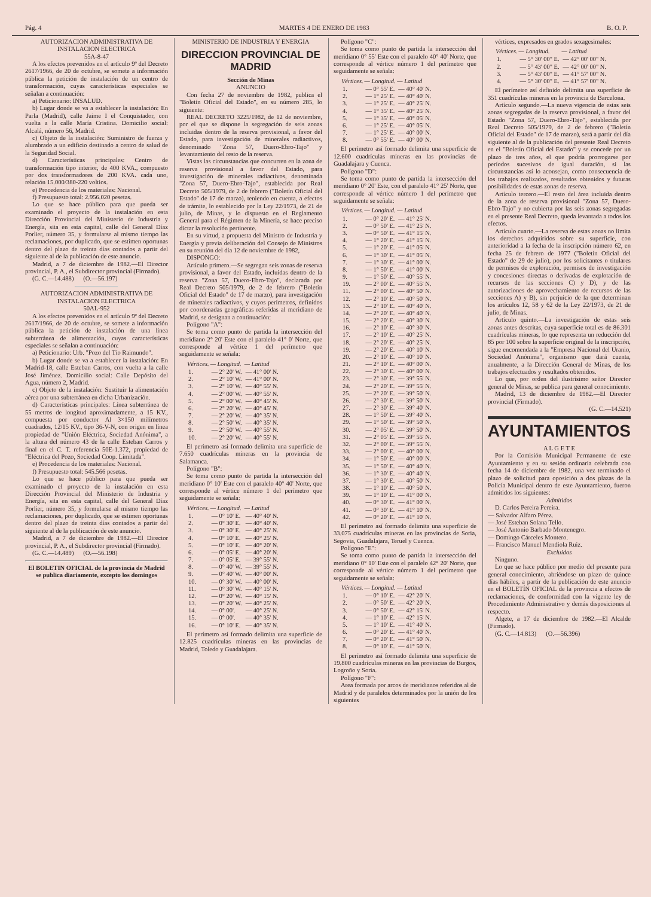Pág. 4 MARTES 4 DE ENERO DE 1983 B. O. P.
AUTORIZACION ADMINISTRATIVA DE INSTALACION ELECTRICA
55A-8-47
A los efectos prevenidos en el artículo 9º del Decreto 2617/1966, de 20 de octubre, se somete a información pública la petición de instalación de un centro de transformación, cuyas características especiales se señalan a continuación:
a) Peticionario: INSALUD.
b) Lugar donde se va a establecer la instalación: En Parla (Madrid), calle Jaime I el Conquistador, con vuelta a la calle María Cristina. Domicilio social: Alcalá, número 56, Madrid.
c) Objeto de la instalación: Suministro de fuerza y alumbrado a un edificio destinado a centro de salud de la Seguridad Social.
d) Características principales: Centro de transformación tipo interior, de 400 KVA., compuesto por dos transformadores de 200 KVA. cada uno, relación 15.000/380-220 voltios.
e) Procedencia de los materiales: Nacional.
f) Presupuesto total: 2.956.020 pesetas.
Lo que se hace público para que pueda ser examinado el proyecto de la instalación en esta Dirección Provincial del Ministerio de Industria y Energía, sita en esta capital, calle del General Díaz Porlier, número 35, y formularse al mismo tiempo las reclamaciones, por duplicado, que se estimen oportunas dentro del plazo de treinta días contados a partir del siguiente al de la publicación de este anuncio.
Madrid, a 7 de diciembre de 1982.—El Director provincial, P. A., el Subdirector provincial (Firmado).
(G. C.—14.488) (O.—56.197)
AUTORIZACION ADMINISTRATIVA DE INSTALACION ELECTRICA
50AL-952
A los efectos prevenidos en el artículo 9º del Decreto 2617/1966, de 20 de octubre, se somete a información pública la petición de instalación de una línea subterránea de alimentación, cuyas características especiales se señalan a continuación:
a) Peticionario: Urb. "Pozo del Tío Raimundo".
b) Lugar donde se va a establecer la instalación: En Madrid-18, calle Esteban Carros, con vuelta a la calle José Jiménez. Domicilio social: Calle Depósito del Agua, número 2, Madrid.
c) Objeto de la instalación: Sustituir la alimentación aérea por una subterránea en dicha Urbanización.
d) Características principales: Línea subterránea de 55 metros de longitud aproximadamente, a 15 KV., compuesta por conductor Al 3×150 milímetros cuadrados, 12/15 KV., tipo 36-V-N, con origen en línea propiedad de "Unión Eléctrica, Sociedad Anónima", a la altura del número 43 de la calle Esteban Carros y final en el C. T. referencia 50E-1.372, propiedad de "Eléctrica del Pozo, Sociedad Coop. Limitada".
e) Procedencia de los materiales: Nacional.
f) Presupuesto total: 545.566 pesetas.
Lo que se hace público para que pueda ser examinado el proyecto de la instalación en esta Dirección Provincial del Ministerio de Industria y Energía, sita en esta capital, calle del General Díaz Porlier, número 35, y formularse al mismo tiempo las reclamaciones, por duplicado, que se estimen oportunas dentro del plazo de treinta días contados a partir del siguiente al de la publicación de este anuncio.
Madrid, a 7 de diciembre de 1982.—El Director provincial, P. A., el Subdirector provincial (Firmado).
(G. C.—14.489) (O.—56.198)
El BOLETIN OFICIAL de la provincia de Madrid se publica diariamente, excepto los domingos
MINISTERIO DE INDUSTRIA Y ENERGIA
DIRECCION PROVINCIAL DE MADRID
Sección de Minas
ANUNCIO
Con fecha 27 de noviembre de 1982, publica el "Boletín Oficial del Estado", en su número 285, lo siguiente:
REAL DECRETO 3225/1982, de 12 de noviembre, por el que se dispone la segregación de seis zonas incluidas dentro de la reserva provisional, a favor del Estado, para investigación de minerales radiactivos, denominado "Zona 57, Duero-Ebro-Tajo" y levantamiento del resto de la reserva.
Vistas las circunstancias que concurren en la zona de reserva provisional a favor del Estado, para investigación de minerales radiactivos, denominada "Zona 57, Duero-Ebro-Tajo", establecida por Real Decreto 505/1979, de 2 de febrero ("Boletín Oficial del Estado" de 17 de marzo), teniendo en cuenta, a efectos de trámite, lo establecido por la Ley 22/1973, de 21 de julio, de Minas, y lo dispuesto en el Reglamento General para el Régimen de la Minería, se hace preciso dictar la resolución pertinente.
En su virtud, a propuesta del Ministro de Industria y Energía y previa deliberación del Consejo de Ministros en su reunión del día 12 de noviembre de 1982,
DISPONGO:
Artículo primero.—Se segregan seis zonas de reserva provisional, a favor del Estado, incluidas dentro de la reserva "Zona 57, Duero-Ebro-Tajo", declarada por Real Decreto 505/1979, de 2 de febrero ("Boletín Oficial del Estado" de 17 de marzo), para investigación de minerales radiactivos, y cuyos perímetros, definidos por coordenadas geográficas referidas al meridiano de Madrid, se designan a continuación:
Polígono "A":
Se toma como punto de partida la intersección del meridiano 2° 20' Este con el paralelo 41° 0' Norte, que corresponde al vértice 1 del perímetro que seguidamente se señala:
| Vértices. | — Longitud. | — Latitud |
| --- | --- | --- |
| 1. | — 2° 20' W. | — 41° 00' N. |
| 2. | — 2° 10' W. | — 41° 00' N. |
| 3. | — 2° 10' W. | — 40° 55' N. |
| 4. | — 2° 00' W. | — 40° 55' N. |
| 5. | — 2° 00' W. | — 40° 45' N. |
| 6. | — 2° 20' W. | — 40° 45' N. |
| 7. | — 2° 20' W. | — 40° 35' N. |
| 8. | — 2° 50' W. | — 40° 35' N. |
| 9. | — 2° 50' W. | — 40° 55' N. |
| 10. | — 2° 20' W. | — 40° 55' N. |
El perímetro así formado delimita una superficie de 7.650 cuadrículas mineras en la provincia de Salamanca.
Polígono "B":
Se toma como punto de partida la intersección del meridiano 0° 10' Este con el paralelo 40° 40' Norte, que corresponde al vértice número 1 del perímetro que seguidamente se señala:
| Vértices. | — Longitud. | — Latitud |
| --- | --- | --- |
| 1. | — 0° 10' E. | — 40° 40' N. |
| 2. | — 0° 30' E. | — 40° 40' N. |
| 3. | — 0° 30' E. | — 40° 25' N. |
| 4. | — 0° 10' E. | — 40° 25' N. |
| 5. | — 0° 10' E. | — 40° 20' N. |
| 6. | — 0° 05' E. | — 40° 20' N. |
| 7. | — 0° 05' E. | — 39° 55' N. |
| 8. | — 0° 40' W. | — 39° 55' N. |
| 9. | — 0° 40' W. | — 40° 00' N. |
| 10. | — 0° 30' W. | — 40° 00' N. |
| 11. | — 0° 30' W. | — 40° 15' N. |
| 12. | — 0° 20' W. | — 40° 15' N. |
| 13. | — 0° 20' W. | — 40° 25' N. |
| 14. | — 0° 00'. | — 40° 25' N. |
| 15. | — 0° 00'. | — 40° 35' N. |
| 16. | — 0° 10' E. | — 40° 35' N. |
El perímetro así formado delimita una superficie de 12.825 cuadrículas mineras en las provincias de Madrid, Toledo y Guadalajara.
Polígono "C":
Se toma como punto de partida la intersección del meridiano 0° 55' Este con el paralelo 40° 40' Norte, que corresponde al vértice número 1 del perímetro que seguidamente se señala:
| Vértices. | — Longitud. | — Latitud |
| --- | --- | --- |
| 1. | — 0° 55' E. | — 40° 40' N. |
| 2. | — 1° 25' E. | — 40° 40' N. |
| 3. | — 1° 25' E. | — 40° 25' N. |
| 4. | — 1° 35' E. | — 40° 25' N. |
| 5. | — 1° 35' E. | — 40° 05' N. |
| 6. | — 1° 25' E. | — 40° 05' N. |
| 7. | — 1° 25' E. | — 40° 00' N. |
| 8. | — 0° 55' E. | — 40° 00' N. |
El perímetro así formado delimita una superficie de 12.600 cuadrículas mineras en las provincias de Guadalajara y Cuenca.
Polígono "D":
Se toma como punto de partida la intersección del meridiano 0° 20' Este, con el paralelo 41° 25' Norte, que corresponde al vértice número 1 del perímetro que seguidamente se señala:
| Vértices. | — Longitud. | — Latitud |
| --- | --- | --- |
| 1. | — 0° 20' E. | — 41° 25' N. |
| 2. | — 0° 50' E. | — 41° 25' N. |
| 3. | — 0° 50' E. | — 41° 15' N. |
| 4. | — 1° 20' E. | — 41° 15' N. |
| 5. | — 1° 20' E. | — 41° 05' N. |
| 6. | — 1° 30' E. | — 41° 05' N. |
| 7. | — 1° 30' E. | — 41° 00' N. |
| 8. | — 1° 50' E. | — 41° 00' N. |
| 9. | — 1° 50' E. | — 40° 55' N. |
| 19. | — 2° 00' E. | — 40° 55' N. |
| 11. | — 2° 00' E. | — 40° 50' N. |
| 12. | — 2° 10' E. | — 40° 50' N. |
| 13. | — 2° 10' E. | — 40° 40' N. |
| 14. | — 2° 20' E. | — 40° 40' N. |
| 15. | — 2° 20' E. | — 40° 30' N. |
| 16. | — 2° 10' E. | — 40° 30' N. |
| 17. | — 2° 10' E. | — 40° 25' N. |
| 18. | — 2° 20' E. | — 40° 25' N. |
| 19. | — 2° 20' E. | — 40° 10' N. |
| 20. | — 2° 10' E. | — 40° 10' N. |
| 21. | — 2° 10' E. | — 40° 00' N. |
| 22. | — 2° 30' E. | — 40° 00' N. |
| 23. | — 2° 30' E. | — 39° 55' N. |
| 24. | — 2° 20' E. | — 39° 55' N. |
| 25. | — 2° 20' E. | — 39° 50' N. |
| 26. | — 2° 30' E. | — 39° 50' N. |
| 27. | — 2° 30' E. | — 39° 40' N. |
| 28. | — 1° 50' E. | — 39° 40' N. |
| 29. | — 1° 50' E. | — 39° 50' N. |
| 30. | — 2° 05' E. | — 39° 50' N. |
| 31. | — 2° 05' E. | — 39° 55' N. |
| 32. | — 2° 00' E. | — 39° 55' N. |
| 33. | — 2° 00' E. | — 40° 00' N. |
| 34. | — 1° 50' E. | — 40° 00' N. |
| 35. | — 1° 50' E. | — 40° 40' N. |
| 36. | — 1° 30' E. | — 40° 40' N. |
| 37. | — 1° 30' E. | — 40° 50' N. |
| 38. | — 1° 10' E. | — 40° 50' N. |
| 39. | — 1° 10' E. | — 41° 00' N. |
| 40. | — 0° 30' E. | — 41° 00' N. |
| 41. | — 0° 30' E. | — 41° 10' N. |
| 42. | — 0° 20' E. | — 41° 10' N. |
El perímetro así formado delimita una superficie de 33.075 cuadrículas mineras en las provincias de Soria, Segovia, Guadalajara, Teruel y Cuenca.
Polígono "E":
Se toma como punto de partida la intersección del meridiano 0° 10' Este con el paralelo 42° 20' Norte, que corresponde al vértice número 1 del perímetro que seguidamente se señala:
| Vértices. | — Longitud. | — Latitud |
| --- | --- | --- |
| 1. | — 0° 10' E. | — 42° 20' N. |
| 2. | — 0° 50' E. | — 42° 20' N. |
| 3. | — 0° 50' E. | — 42° 15' N. |
| 4. | — 1° 10' E. | — 42° 15' N. |
| 5. | — 1° 10' E. | — 41° 40' N. |
| 6. | — 0° 20' E. | — 41° 40' N. |
| 7. | — 0° 20' E. | — 41° 50' N. |
| 8. | — 0° 10' E. | — 41° 50' N. |
El perímetro así formado delimita una superficie de 19.800 cuadrículas mineras en las provincias de Burgos, Logroño y Soria.
Polígono "F":
Area formada por arcos de meridianos referidos al de Madrid y de paralelos determinados por la unión de los siguientes
vértices, expresados en grados sexagesimales:
| Vértices. | — Longitud. | — Latitud |
| --- | --- | --- |
| 1. | — 5° 30' 00" E. | — 42° 00' 00" N. |
| 2. | — 5° 43' 00" E. | — 42° 00' 00" N. |
| 3. | — 5° 43' 00" E. | — 41° 57' 00" N. |
| 4. | — 5° 30' 00" E. | — 41° 57' 00" N. |
El perímetro así definido delimita una superficie de 351 cuadrículas mineras en la provincia de Barcelona.
Artículo segundo.—La nueva vigencia de estas seis zonas segregadas de la reserva provisional, a favor del Estado "Zona 57, Duero-Ebro-Tajo", establecida por Real Decreto 505/1979, de 2 de febrero ("Boletín Oficial del Estado" de 17 de marzo), será a partir del día siguiente al de la publicación del presente Real Decreto en el "Boletín Oficial del Estado" y se concede por un plazo de tres años, el que podría prorrogarse por períodos sucesivos de igual duración, si las circunstancias así lo aconsejan, como consecuencia de los trabajos realizados, resultados obtenidos y futuras posibilidades de estas zonas de reserva.
Artículo tercero.—El resto del área incluida dentro de la zona de reserva provisional "Zona 57, Duero-Ebro-Tajo" y no cubierta por las seis zonas segregadas en el presente Real Decreto, queda levantada a todos los efectos.
Artículo cuarto.—La reserva de estas zonas no limita los derechos adquiridos sobre su superficie, con anterioridad a la fecha de la inscripción número 62, en fecha 25 de febrero de 1977 ("Boletín Oficial del Estado" de 29 de julio), por los solicitantes o titulares de permisos de exploración, permisos de investigación y concesiones directas o derivadas de explotación de recursos de las secciones C) y D), y de las autorizaciones de aprovechamiento de recursos de las secciones A) y B), sin perjuicio de la que determinan los artículos 12, 58 y 62 de la Ley 22/1973, de 21 de julio, de Minas.
Artículo quinto.—La investigación de estas seis zonas antes descritas, cuya superficie total es de 86.301 cuadrículas mineras, lo que representa un reducción del 85 por 100 sobre la superficie original de la inscripción, sigue encomendada a la "Empresa Nacional del Uranio, Sociedad Anónima", organismo que dará cuenta, anualmente, a la Dirección General de Minas, de los trabajos efectuados y resultados obtenidos.
Lo que, por orden del ilustrísimo señor Director general de Minas, se publica para general conocimiento.
Madrid, 13 de diciembre de 1982.—El Director provincial (Firmado).
(G. C.—14.521)
AYUNTAMIENTOS
A L G E T E
Por la Comisión Municipal Permanente de este Ayuntamiento y en su sesión ordinaria celebrada con fecha 14 de diciembre de 1982, una vez terminado el plazo de solicitud para oposición a dos plazas de la Policía Municipal dentro de este Ayuntamiento, fueron admitidos los siguientes:
Admitidos
D. Carlos Pereira Pereira.
— Salvador Alfaro Pérez.
— José Esteban Solana Tello.
— José Antonio Barbado Montenegro.
— Domingo Cárceles Montero.
— Francisco Manuel Mendiola Ruiz.
Excluidos
Ninguno.
Lo que se hace público por medio del presente para general conocimiento, abriéndose un plazo de quince días hábiles, a partir de la publicación de este anuncio en el BOLETÍN OFICIAL de la provincia a efectos de reclamaciones, de conformidad con la vigente ley de Procedimiento Administrativo y demás disposiciones al respecto.
Algete, a 17 de diciembre de 1982.—El Alcalde (Firmado).
(G. C.—14.813) (O.—56.396)